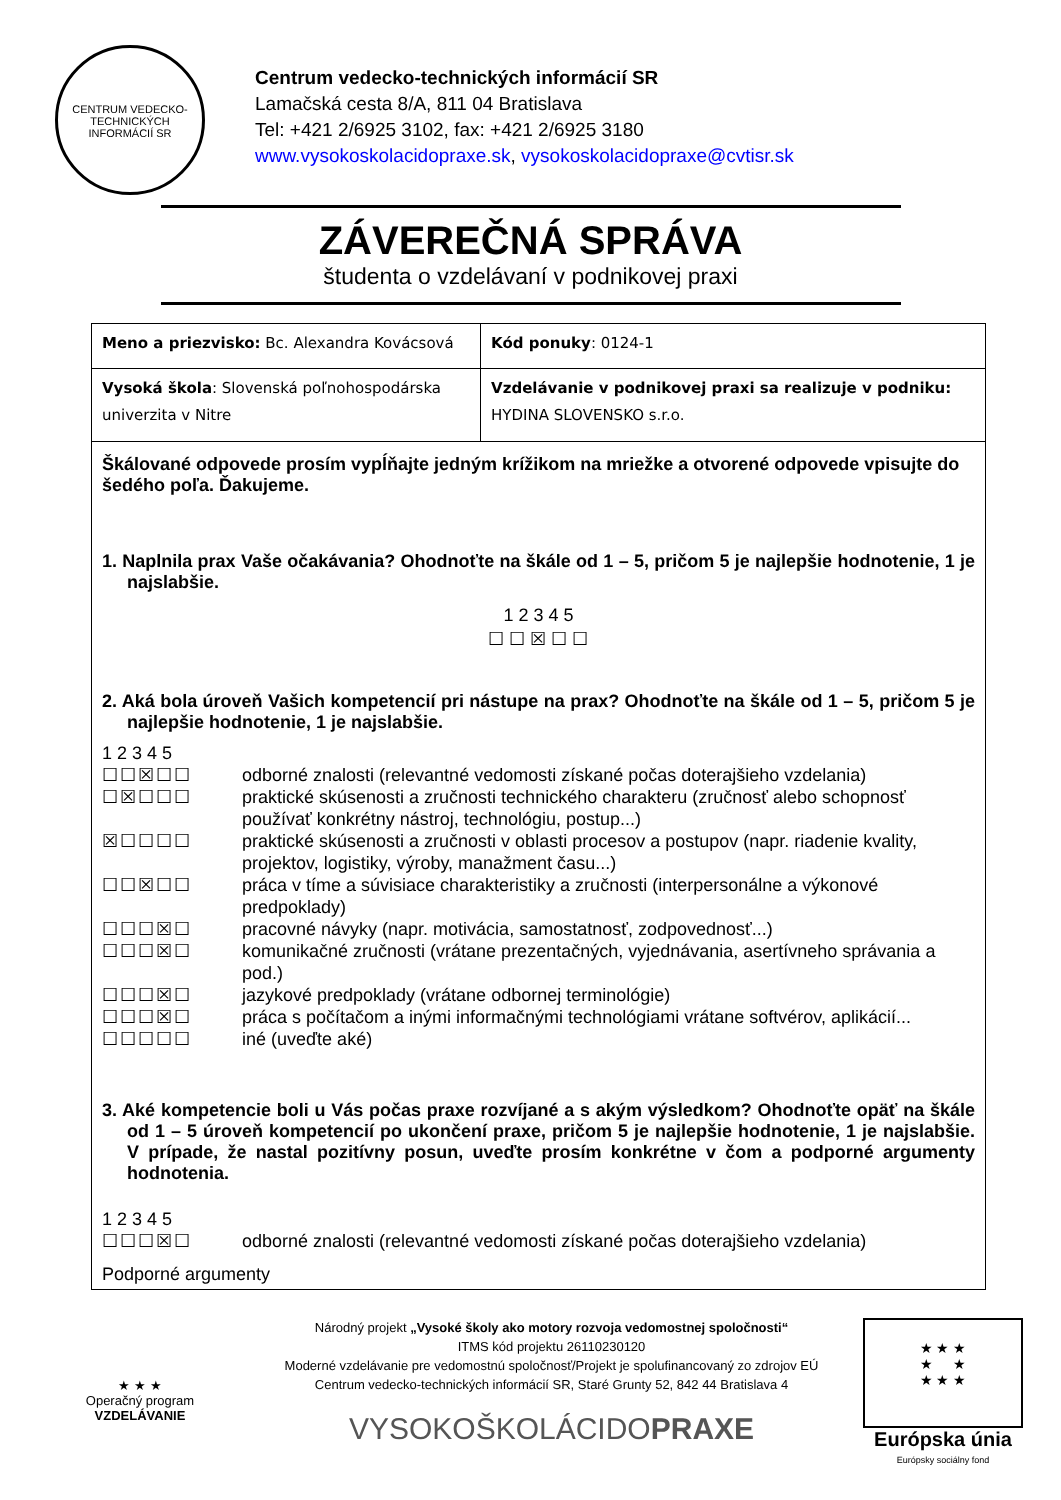CENTRUM VEDECKO-TECHNICKÝCH INFORMÁCIÍ SR
Centrum vedecko-technických informácií SR
Lamačská cesta 8/A, 811 04 Bratislava
Tel: +421 2/6925 3102, fax: +421 2/6925 3180
www.vysokoskolacidopraxe.sk, vysokoskolacidopraxe@cvtisr.sk
ZÁVEREČNÁ SPRÁVA
študenta o vzdelávaní v podnikovej praxi
| Meno a priezvisko: Bc. Alexandra Kovácsová | Kód ponuky : 0124-1 |
| Vysoká škola : Slovenská poľnohospodárska univerzita v Nitre | Vzdelávanie v podnikovej praxi sa realizuje v podniku: HYDINA SLOVENSKO s.r.o. |
Škálované odpovede prosím vypĺňajte jedným krížikom na mriežke a otvorené odpovede vpisujte do šedého poľa. Ďakujeme.
1. Naplnila prax Vaše očakávania? Ohodnoťte na škále od 1 – 5, pričom 5 je najlepšie hodnotenie, 1 je najslabšie.
1 2 3 4 5
☐ ☐ ☒ ☐ ☐
2. Aká bola úroveň Vašich kompetencií pri nástupe na prax? Ohodnoťte na škále od 1 – 5, pričom 5 je najlepšie hodnotenie, 1 je najslabšie.
1 2 3 4 5
☐☐☒☐☐ odborné znalosti (relevantné vedomosti získané počas doterajšieho vzdelania)
☐☒☐☐☐ praktické skúsenosti a zručnosti technického charakteru (zručnosť alebo schopnosť používať konkrétny nástroj, technológiu, postup...)
☒☐☐☐☐ praktické skúsenosti a zručnosti v oblasti procesov a postupov (napr. riadenie kvality, projektov, logistiky, výroby, manažment času...)
☐☐☒☐☐ práca v tíme a súvisiace charakteristiky a zručnosti (interpersonálne a výkonové predpoklady)
☐☐☐☒☐ pracovné návyky (napr. motivácia, samostatnosť, zodpovednosť...)
☐☐☐☒☐ komunikačné zručnosti (vrátane prezentačných, vyjednávania, asertívneho správania a pod.)
☐☐☐☒☐ jazykové predpoklady (vrátane odbornej terminológie)
☐☐☐☒☐ práca s počítačom a inými informačnými technológiami vrátane softvérov, aplikácií...
☐☐☐☐☐ iné (uveďte aké)
3. Aké kompetencie boli u Vás počas praxe rozvíjané a s akým výsledkom? Ohodnoťte opäť na škále od 1 – 5 úroveň kompetencií po ukončení praxe, pričom 5 je najlepšie hodnotenie, 1 je najslabšie. V prípade, že nastal pozitívny posun, uveďte prosím konkrétne v čom a podporné argumenty hodnotenia.
1 2 3 4 5
☐☐☐☒☐ odborné znalosti (relevantné vedomosti získané počas doterajšieho vzdelania)
Podporné argumenty
★ ★ ★
Operačný program
VZDELÁVANIE
Národný projekt „Vysoké školy ako motory rozvoja vedomostnej spoločnosti“
ITMS kód projektu 26110230120
Moderné vzdelávanie pre vedomostnú spoločnosť/Projekt je spolufinancovaný zo zdrojov EÚ
Centrum vedecko-technických informácií SR, Staré Grunty 52, 842 44 Bratislava 4
VYSOKOŠKOLÁCIDOPRAXE
★ ★ ★
★ ★
★ ★ ★
Európska únia
Európsky sociálny fond